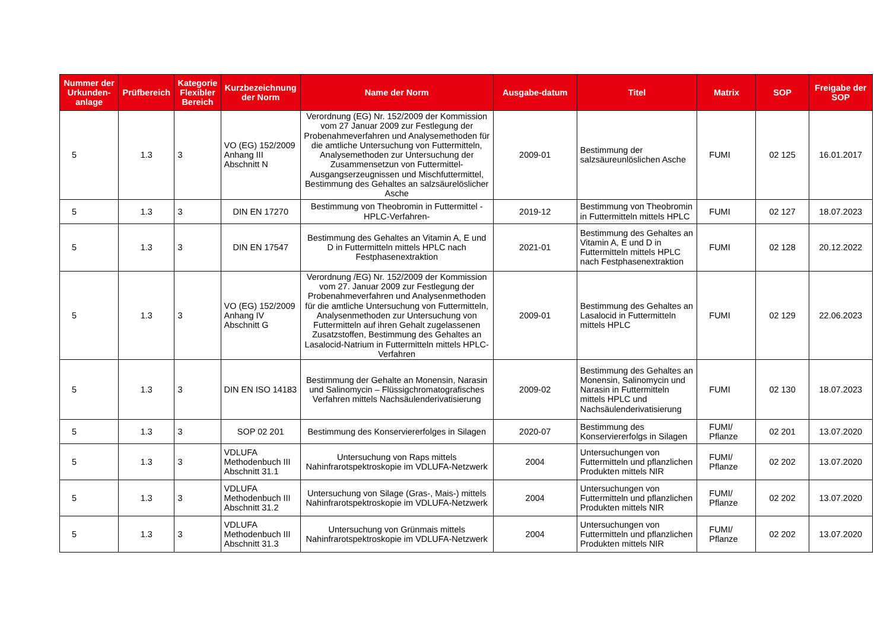| Nummer der Urkunden-anlage | Prüfbereich | Kategorie Flexibler Bereich | Kurzbezeichnung der Norm | Name der Norm | Ausgabe-datum | Titel | Matrix | SOP | Freigabe der SOP |
| --- | --- | --- | --- | --- | --- | --- | --- | --- | --- |
| 5 | 1.3 | 3 | VO (EG) 152/2009 Anhang III Abschnitt N | Verordnung (EG) Nr. 152/2009 der Kommission vom 27 Januar 2009 zur Festlegung der Probenahmeverfahren und Analysemethoden für die amtliche Untersuchung von Futtermitteln, Analysemethoden zur Untersuchung der Zusammensetzun von Futtermittel-Ausgangserzeugnissen und Mischfuttermittel, Bestimmung des Gehaltes an salzsäurelöslicher Asche | 2009-01 | Bestimmung der salzsäureunlöslichen Asche | FUMI | 02 125 | 16.01.2017 |
| 5 | 1.3 | 3 | DIN EN 17270 | Bestimmung von Theobromin in Futtermittel -HPLC-Verfahren- | 2019-12 | Bestimmung von Theobromin in Futtermitteln mittels HPLC | FUMI | 02 127 | 18.07.2023 |
| 5 | 1.3 | 3 | DIN EN 17547 | Bestimmung des Gehaltes an Vitamin A, E und D in Futtermitteln mittels HPLC nach Festphasenextraktion | 2021-01 | Bestimmung des Gehaltes an Vitamin A, E und D in Futtermitteln mittels HPLC nach Festphasenextraktion | FUMI | 02 128 | 20.12.2022 |
| 5 | 1.3 | 3 | VO (EG) 152/2009 Anhang IV Abschnitt G | Verordnung /EG) Nr. 152/2009 der Kommission vom 27. Januar 2009 zur Festlegung der Probenahmeverfahren und Analysenmethoden für die amtliche Untersuchung von Futtermitteln, Analysenmethoden zur Untersuchung von Futtermitteln auf ihren Gehalt zugelassenen Zusatzstoffen, Bestimmung des Gehaltes an Lasalocid-Natrium in Futtermitteln mittels HPLC-Verfahren | 2009-01 | Bestimmung des Gehaltes an Lasalocid in Futtermitteln mittels HPLC | FUMI | 02 129 | 22.06.2023 |
| 5 | 1.3 | 3 | DIN EN ISO 14183 | Bestimmung der Gehalte an Monensin, Narasin und Salinomycin – Flüssigchromatografisches Verfahren mittels Nachsäulenderivatisierung | 2009-02 | Bestimmung des Gehaltes an Monensin, Salinomycin und Narasin in Futtermitteln mittels HPLC und Nachsäulenderivatisierung | FUMI | 02 130 | 18.07.2023 |
| 5 | 1.3 | 3 | SOP 02 201 | Bestimmung des Konserviererfolges in Silagen | 2020-07 | Bestimmung des Konserviererfolgs in Silagen | FUMI/ Pflanze | 02 201 | 13.07.2020 |
| 5 | 1.3 | 3 | VDLUFA Methodenbuch III Abschnitt 31.1 | Untersuchung von Raps mittels Nahinfrarotspektroskopie im VDLUFA-Netzwerk | 2004 | Untersuchungen von Futtermitteln und pflanzlichen Produkten mittels NIR | FUMI/ Pflanze | 02 202 | 13.07.2020 |
| 5 | 1.3 | 3 | VDLUFA Methodenbuch III Abschnitt 31.2 | Untersuchung von Silage (Gras-, Mais-) mittels Nahinfrarotspektroskopie im VDLUFA-Netzwerk | 2004 | Untersuchungen von Futtermitteln und pflanzlichen Produkten mittels NIR | FUMI/ Pflanze | 02 202 | 13.07.2020 |
| 5 | 1.3 | 3 | VDLUFA Methodenbuch III Abschnitt 31.3 | Untersuchung von Grünmais mittels Nahinfrarotspektroskopie im VDLUFA-Netzwerk | 2004 | Untersuchungen von Futtermitteln und pflanzlichen Produkten mittels NIR | FUMI/ Pflanze | 02 202 | 13.07.2020 |